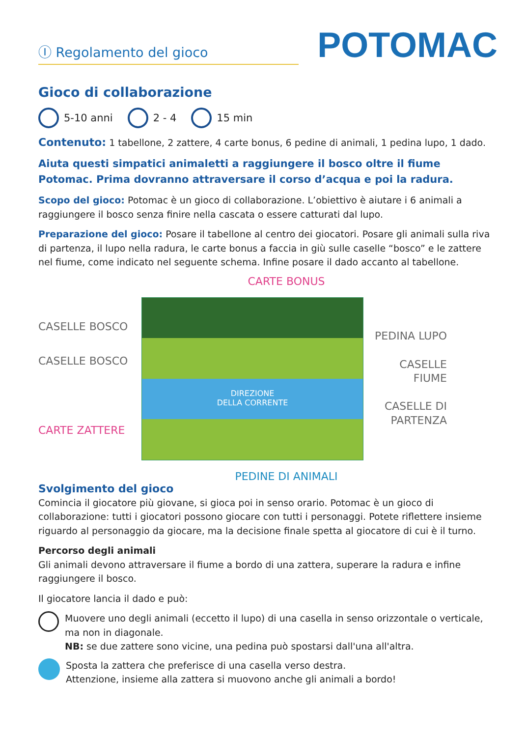Ⓘ Regolamento del gioco
POTOMAC
Gioco di collaborazione
5-10 anni 2 - 4 15 min
Contenuto: 1 tabellone, 2 zattere, 4 carte bonus, 6 pedine di animali, 1 pedina lupo, 1 dado.
Aiuta questi simpatici animaletti a raggiungere il bosco oltre il fiume Potomac. Prima dovranno attraversare il corso d’acqua e poi la radura.
Scopo del gioco: Potomac è un gioco di collaborazione. L’obiettivo è aiutare i 6 animali a raggiungere il bosco senza finire nella cascata o essere catturati dal lupo.
Preparazione del gioco: Posare il tabellone al centro dei giocatori. Posare gli animali sulla riva di partenza, il lupo nella radura, le carte bonus a faccia in giù sulle caselle “bosco” e le zattere nel fiume, come indicato nel seguente schema. Infine posare il dado accanto al tabellone.
CARTE BONUS
CASELLE BOSCO
CASELLE BOSCO
CARTE ZATTERE
DIREZIONE
DELLA CORRENTE
PEDINA LUPO
CASELLE
FIUME
CASELLE DI
PARTENZA
PEDINE DI ANIMALI
Svolgimento del gioco
Comincia il giocatore più giovane, si gioca poi in senso orario. Potomac è un gioco di collaborazione: tutti i giocatori possono giocare con tutti i personaggi. Potete riflettere insieme riguardo al personaggio da giocare, ma la decisione finale spetta al giocatore di cui è il turno.
Percorso degli animali
Gli animali devono attraversare il fiume a bordo di una zattera, superare la radura e infine raggiungere il bosco.
Il giocatore lancia il dado e può:
Muovere uno degli animali (eccetto il lupo) di una casella in senso orizzontale o verticale, ma non in diagonale.
NB: se due zattere sono vicine, una pedina può spostarsi dall'una all'altra.
Sposta la zattera che preferisce di una casella verso destra.
Attenzione, insieme alla zattera si muovono anche gli animali a bordo!